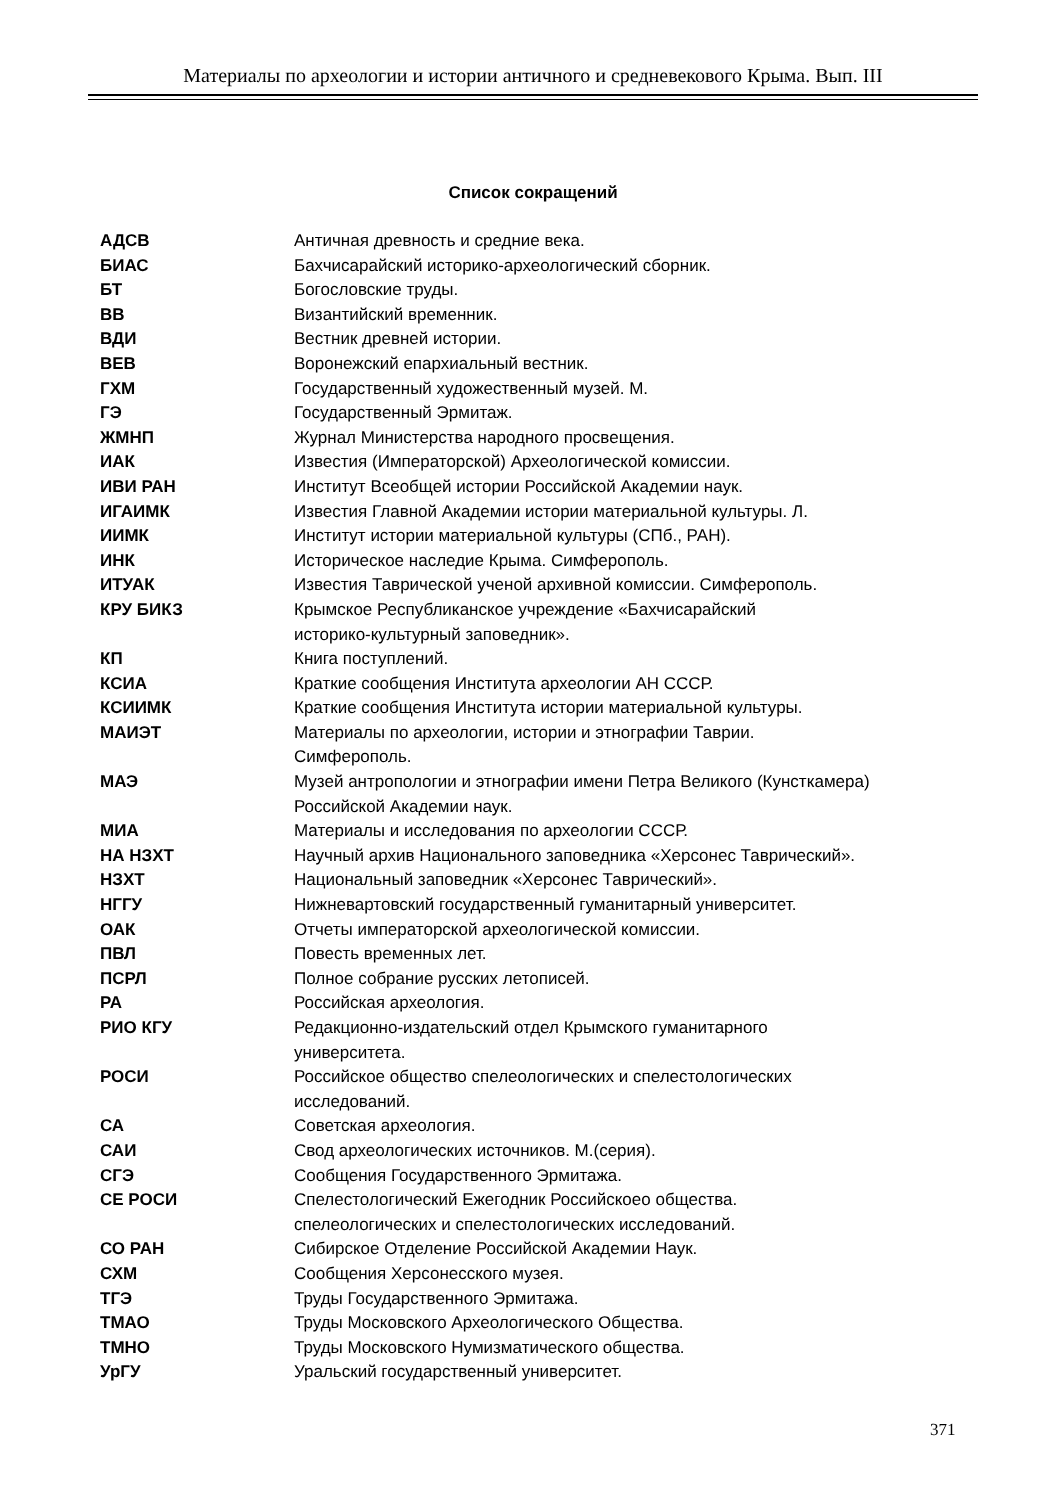Материалы по археологии и истории античного и средневекового Крыма. Вып. III
Список сокращений
| АДСВ | Античная древность и средние века. |
| БИАС | Бахчисарайский историко-археологический сборник. |
| БТ | Богословские труды. |
| ВВ | Византийский временник. |
| ВДИ | Вестник древней истории. |
| ВЕВ | Воронежский епархиальный вестник. |
| ГХМ | Государственный художественный музей. М. |
| ГЭ | Государственный Эрмитаж. |
| ЖМНП | Журнал Министерства народного просвещения. |
| ИАК | Известия (Императорской) Археологической комиссии. |
| ИВИ РАН | Институт Всеобщей истории Российской Академии наук. |
| ИГАИМК | Известия Главной Академии истории материальной культуры. Л. |
| ИИМК | Институт истории материальной культуры (СПб., РАН). |
| ИНК | Историческое наследие Крыма. Симферополь. |
| ИТУАК | Известия Таврической ученой архивной комиссии. Симферополь. |
| КРУ БИКЗ | Крымское Республиканское учреждение «Бахчисарайский историко-культурный заповедник». |
| КП | Книга поступлений. |
| КСИА | Краткие сообщения Института археологии АН СССР. |
| КСИИМК | Краткие сообщения Института истории материальной культуры. |
| МАИЭТ | Материалы по археологии, истории и этнографии Таврии. Симферополь. |
| МАЭ | Музей антропологии и этнографии имени Петра Великого (Кунсткамера) Российской Академии наук. |
| МИА | Материалы и исследования по археологии СССР. |
| НА НЗХТ | Научный архив Национального заповедника «Херсонес Таврический». |
| НЗХТ | Национальный заповедник «Херсонес Таврический». |
| НГГУ | Нижневартовский государственный гуманитарный университет. |
| ОАК | Отчеты императорской археологической комиссии. |
| ПВЛ | Повесть временных лет. |
| ПСРЛ | Полное собрание русских летописей. |
| РА | Российская археология. |
| РИО КГУ | Редакционно-издательский отдел Крымского гуманитарного университета. |
| РОСИ | Российское общество спелеологических и спелестологических исследований. |
| СА | Советская археология. |
| САИ | Свод археологических источников. М.(серия). |
| СГЭ | Сообщения Государственного Эрмитажа. |
| СЕ РОСИ | Спелестологический Ежегодник Российскоео общества. спелеологических и спелестологических исследований. |
| СО РАН | Сибирское Отделение Российской Академии Наук. |
| СХМ | Сообщения Херсонесского музея. |
| ТГЭ | Труды Государственного Эрмитажа. |
| ТМАО | Труды Московского Археологического Общества. |
| ТМНО | Труды Московского Нумизматического общества. |
| УрГУ | Уральский государственный университет. |
371